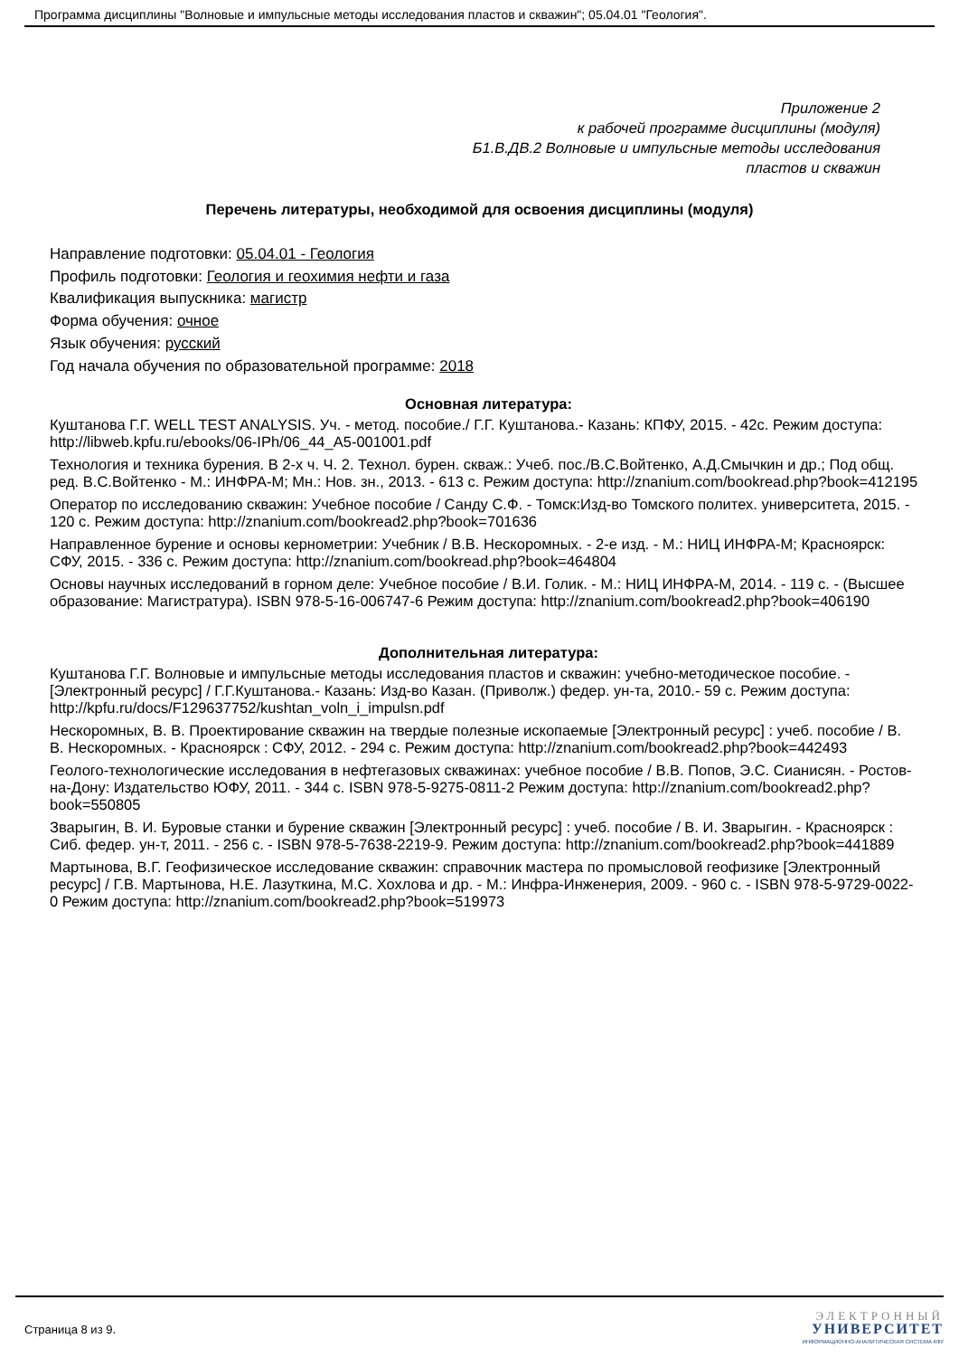Программа дисциплины "Волновые и импульсные методы исследования пластов и скважин"; 05.04.01 "Геология".
Приложение 2
к рабочей программе дисциплины (модуля)
Б1.В.ДВ.2 Волновые и импульсные методы исследования
пластов и скважин
Перечень литературы, необходимой для освоения дисциплины (модуля)
Направление подготовки: 05.04.01 - Геология
Профиль подготовки: Геология и геохимия нефти и газа
Квалификация выпускника: магистр
Форма обучения: очное
Язык обучения: русский
Год начала обучения по образовательной программе: 2018
Основная литература:
Куштанова Г.Г. WELL TEST ANALYSIS. Уч. - метод. пособие./ Г.Г. Куштанова.- Казань: КПФУ, 2015. - 42с. Режим доступа: http://libweb.kpfu.ru/ebooks/06-IPh/06_44_A5-001001.pdf
Технология и техника бурения. В 2-х ч. Ч. 2. Технол. бурен. скваж.: Учеб. пос./В.С.Войтенко, А.Д.Смычкин и др.; Под общ. ред. В.С.Войтенко - М.: ИНФРА-М; Мн.: Нов. зн., 2013. - 613 с. Режим доступа: http://znanium.com/bookread.php?book=412195
Оператор по исследованию скважин: Учебное пособие / Санду С.Ф. - Томск:Изд-во Томского политех. университета, 2015. - 120 с. Режим доступа: http://znanium.com/bookread2.php?book=701636
Направленное бурение и основы кернометрии: Учебник / В.В. Нескоромных. - 2-е изд. - М.: НИЦ ИНФРА-М; Красноярск: СФУ, 2015. - 336 с. Режим доступа: http://znanium.com/bookread.php?book=464804
Основы научных исследований в горном деле: Учебное пособие / В.И. Голик. - М.: НИЦ ИНФРА-М, 2014. - 119 с. - (Высшее образование: Магистратура). ISBN 978-5-16-006747-6 Режим доступа: http://znanium.com/bookread2.php?book=406190
Дополнительная литература:
Куштанова Г.Г. Волновые и импульсные методы исследования пластов и скважин: учебно-методическое пособие. - [Электронный ресурс] / Г.Г.Куштанова.- Казань: Изд-во Казан. (Приволж.) федер. ун-та, 2010.- 59 с. Режим доступа: http://kpfu.ru/docs/F129637752/kushtan_voln_i_impulsn.pdf
Нескоромных, В. В. Проектирование скважин на твердые полезные ископаемые [Электронный ресурс] : учеб. пособие / В. В. Нескоромных. - Красноярск : СФУ, 2012. - 294 с. Режим доступа: http://znanium.com/bookread2.php?book=442493
Геолого-технологические исследования в нефтегазовых скважинах: учебное пособие / В.В. Попов, Э.С. Сианисян. - Ростов-на-Дону: Издательство ЮФУ, 2011. - 344 с. ISBN 978-5-9275-0811-2 Режим доступа: http://znanium.com/bookread2.php?book=550805
Зварыгин, В. И. Буровые станки и бурение скважин [Электронный ресурс] : учеб. пособие / В. И. Зварыгин. - Красноярск : Сиб. федер. ун-т, 2011. - 256 с. - ISBN 978-5-7638-2219-9. Режим доступа: http://znanium.com/bookread2.php?book=441889
Мартынова, В.Г. Геофизическое исследование скважин: справочник мастера по промысловой геофизике [Электронный ресурс] / Г.В. Мартынова, Н.Е. Лазуткина, М.С. Хохлова и др. - М.: Инфра-Инженерия, 2009. - 960 с. - ISBN 978-5-9729-0022-0 Режим доступа: http://znanium.com/bookread2.php?book=519973
Страница 8 из 9.
ЭЛЕКТРОННЫЙ
УНИВЕРСИТЕТ
ИНФОРМАЦИОННО-АНАЛИТИЧЕСКАЯ СИСТЕМА КФУ